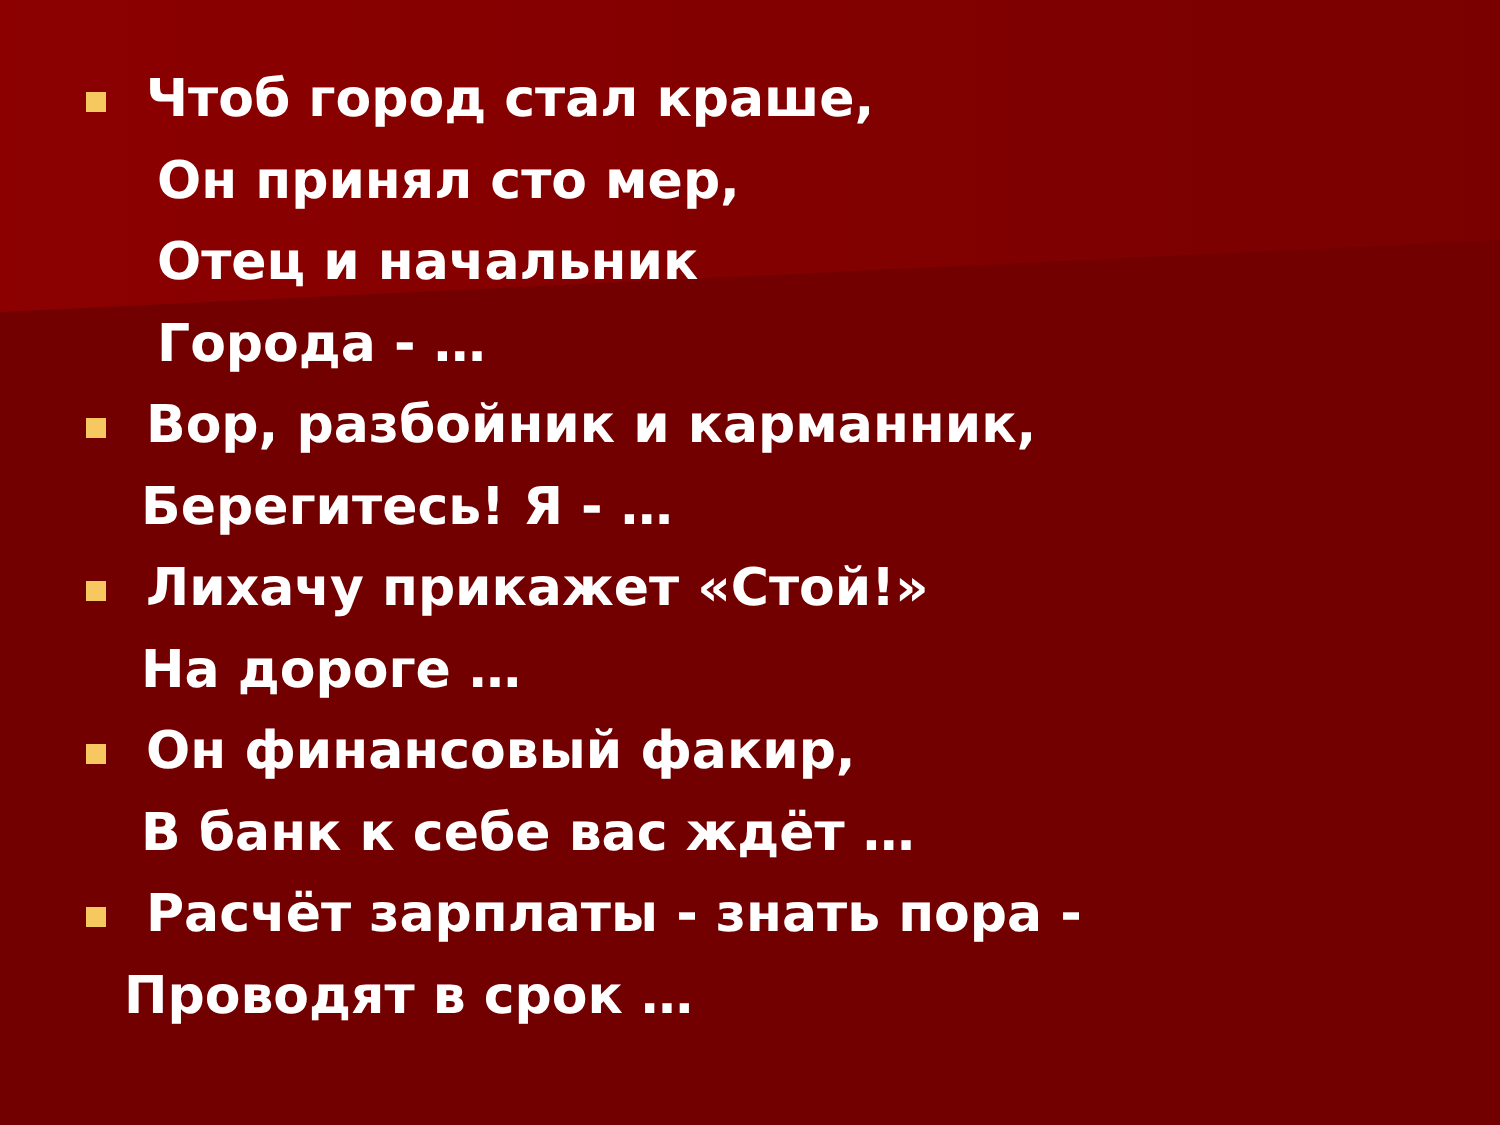Чтоб город стал краше,
Он принял сто мер,
Отец и начальник
Города - …
Вор, разбойник и карманник,
Берегитесь! Я - …
Лихачу прикажет «Стой!»
На дороге …
Он финансовый факир,
В банк к себе вас ждёт …
Расчёт зарплаты - знать пора -
Проводят в срок …